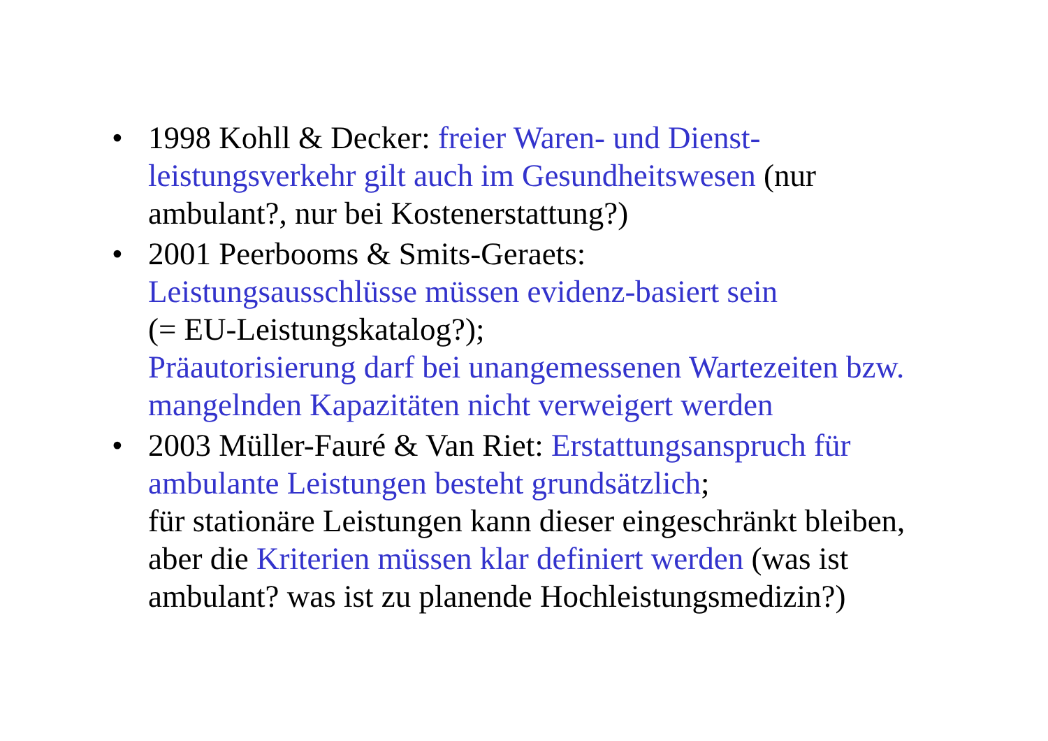• 1998 Kohll & Decker: freier Waren- und Dienst-leistungsverkehr gilt auch im Gesundheitswesen (nur ambulant?, nur bei Kostenerstattung?)
• 2001 Peerbooms & Smits-Geraets:
Leistungsausschlüsse müssen evidenz-basiert sein
(= EU-Leistungskatalog?);
Präautorisierung darf bei unangemessenen Wartezeiten bzw. mangelnden Kapazitäten nicht verweigert werden
• 2003 Müller-Fauré & Van Riet: Erstattungsanspruch für ambulante Leistungen besteht grundsätzlich;
für stationäre Leistungen kann dieser eingeschränkt bleiben, aber die Kriterien müssen klar definiert werden (was ist ambulant? was ist zu planende Hochleistungsmedizin?)